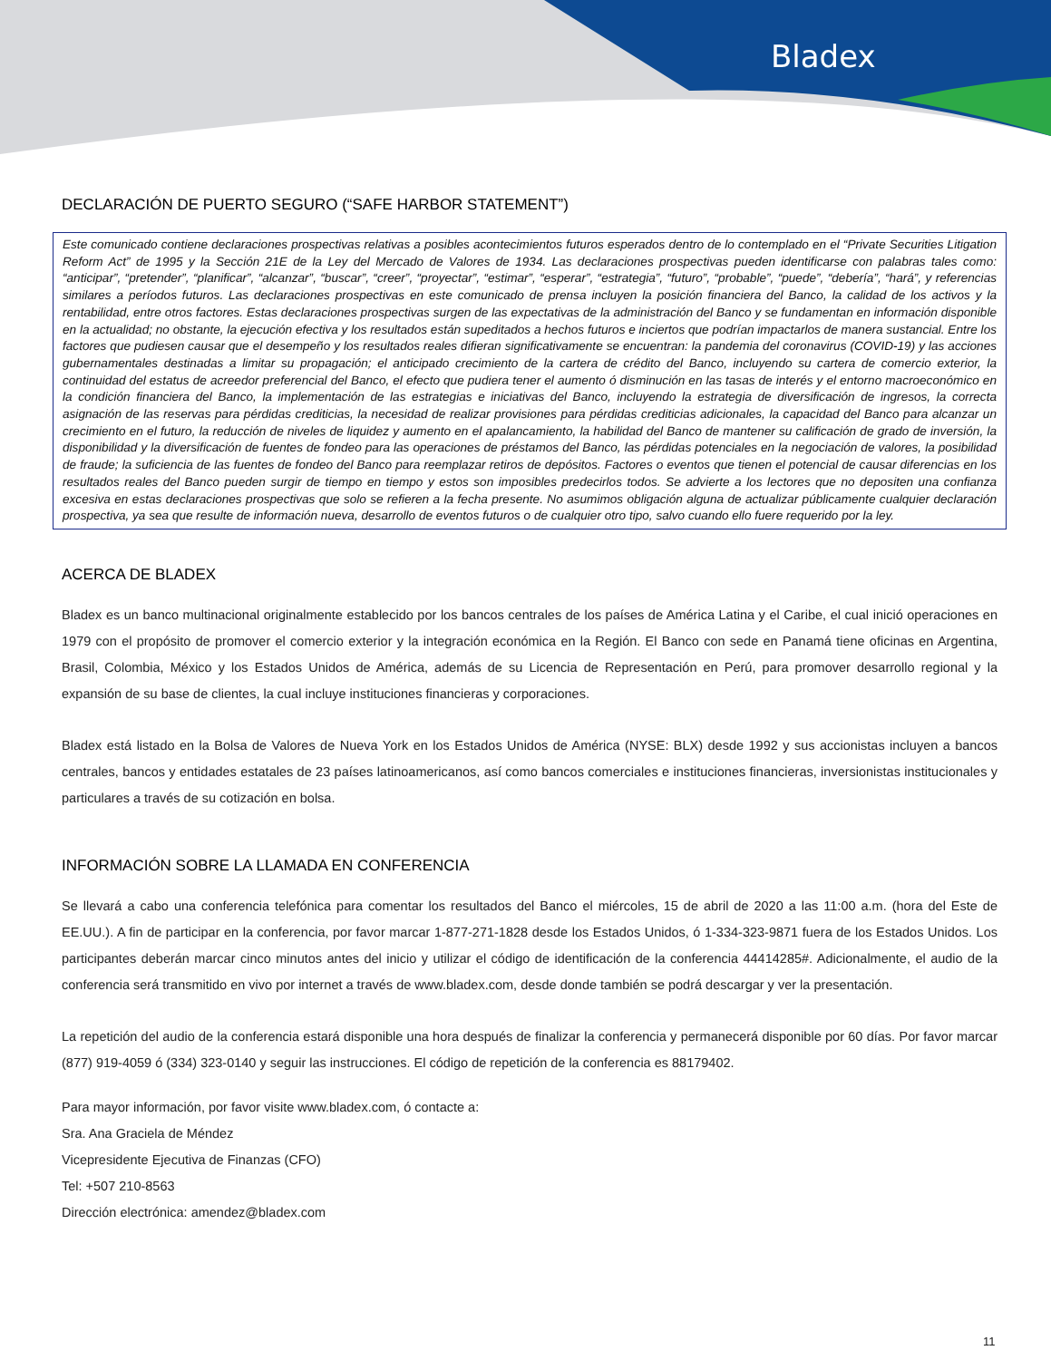Bladex
DECLARACIÓN DE PUERTO SEGURO (“SAFE HARBOR STATEMENT”)
Este comunicado contiene declaraciones prospectivas relativas a posibles acontecimientos futuros esperados dentro de lo contemplado en el “Private Securities Litigation Reform Act” de 1995 y la Sección 21E de la Ley del Mercado de Valores de 1934. Las declaraciones prospectivas pueden identificarse con palabras tales como: “anticipar”, “pretender”, “planificar”, “alcanzar”, “buscar”, “creer”, “proyectar”, “estimar”, “esperar”, “estrategia”, “futuro”, “probable”, “puede”, “debería”, “hará”, y referencias similares a períodos futuros. Las declaraciones prospectivas en este comunicado de prensa incluyen la posición financiera del Banco, la calidad de los activos y la rentabilidad, entre otros factores. Estas declaraciones prospectivas surgen de las expectativas de la administración del Banco y se fundamentan en información disponible en la actualidad; no obstante, la ejecución efectiva y los resultados están supeditados a hechos futuros e inciertos que podrían impactarlos de manera sustancial. Entre los factores que pudiesen causar que el desempeño y los resultados reales difieran significativamente se encuentran: la pandemia del coronavirus (COVID-19) y las acciones gubernamentales destinadas a limitar su propagación; el anticipado crecimiento de la cartera de crédito del Banco, incluyendo su cartera de comercio exterior, la continuidad del estatus de acreedor preferencial del Banco, el efecto que pudiera tener el aumento ó disminución en las tasas de interés y el entorno macroeconómico en la condición financiera del Banco, la implementación de las estrategias e iniciativas del Banco, incluyendo la estrategia de diversificación de ingresos, la correcta asignación de las reservas para pérdidas crediticias, la necesidad de realizar provisiones para pérdidas crediticias adicionales, la capacidad del Banco para alcanzar un crecimiento en el futuro, la reducción de niveles de liquidez y aumento en el apalancamiento, la habilidad del Banco de mantener su calificación de grado de inversión, la disponibilidad y la diversificación de fuentes de fondeo para las operaciones de préstamos del Banco, las pérdidas potenciales en la negociación de valores, la posibilidad de fraude; la suficiencia de las fuentes de fondeo del Banco para reemplazar retiros de depósitos. Factores o eventos que tienen el potencial de causar diferencias en los resultados reales del Banco pueden surgir de tiempo en tiempo y estos son imposibles predecirlos todos. Se advierte a los lectores que no depositen una confianza excesiva en estas declaraciones prospectivas que solo se refieren a la fecha presente. No asumimos obligación alguna de actualizar públicamente cualquier declaración prospectiva, ya sea que resulte de información nueva, desarrollo de eventos futuros o de cualquier otro tipo, salvo cuando ello fuere requerido por la ley.
ACERCA DE BLADEX
Bladex es un banco multinacional originalmente establecido por los bancos centrales de los países de América Latina y el Caribe, el cual inició operaciones en 1979 con el propósito de promover el comercio exterior y la integración económica en la Región. El Banco con sede en Panamá tiene oficinas en Argentina, Brasil, Colombia, México y los Estados Unidos de América, además de su Licencia de Representación en Perú, para promover desarrollo regional y la expansión de su base de clientes, la cual incluye instituciones financieras y corporaciones.
Bladex está listado en la Bolsa de Valores de Nueva York en los Estados Unidos de América (NYSE: BLX) desde 1992 y sus accionistas incluyen a bancos centrales, bancos y entidades estatales de 23 países latinoamericanos, así como bancos comerciales e instituciones financieras, inversionistas institucionales y particulares a través de su cotización en bolsa.
INFORMACIÓN SOBRE LA LLAMADA EN CONFERENCIA
Se llevará a cabo una conferencia telefónica para comentar los resultados del Banco el miércoles, 15 de abril de 2020 a las 11:00 a.m. (hora del Este de EE.UU.). A fin de participar en la conferencia, por favor marcar 1-877-271-1828 desde los Estados Unidos, ó 1-334-323-9871 fuera de los Estados Unidos. Los participantes deberán marcar cinco minutos antes del inicio y utilizar el código de identificación de la conferencia 44414285#. Adicionalmente, el audio de la conferencia será transmitido en vivo por internet a través de www.bladex.com, desde donde también se podrá descargar y ver la presentación.
La repetición del audio de la conferencia estará disponible una hora después de finalizar la conferencia y permanecerá disponible por 60 días. Por favor marcar (877) 919-4059 ó (334) 323-0140 y seguir las instrucciones. El código de repetición de la conferencia es 88179402.
Para mayor información, por favor visite www.bladex.com, ó contacte a:
Sra. Ana Graciela de Méndez
Vicepresidente Ejecutiva de Finanzas (CFO)
Tel: +507 210-8563
Dirección electrónica: amendez@bladex.com
11